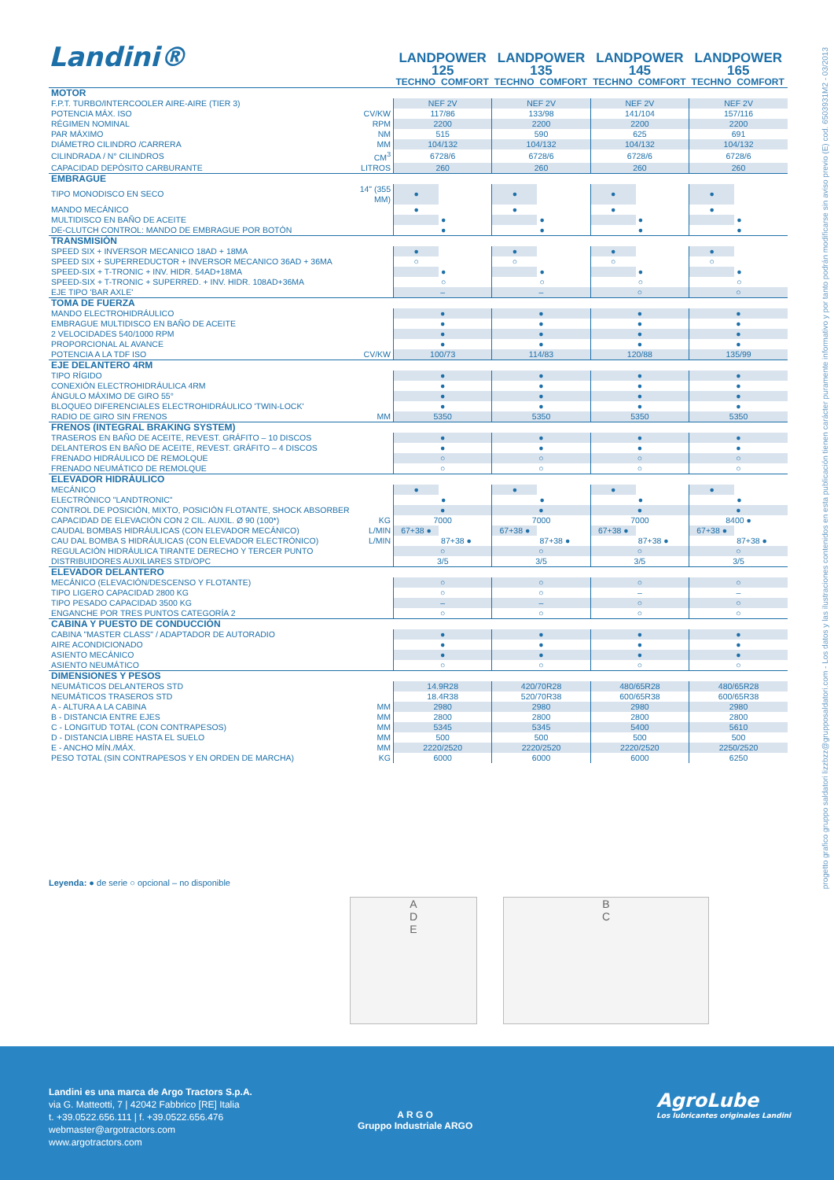Landini®
| | | LANDPOWER 125 | | LANDPOWER 135 | | LANDPOWER 145 | | LANDPOWER 165 | |
| --- | --- | --- | --- | --- | --- | --- | --- | --- | --- |
| | | TECHNO | COMFORT | TECHNO | COMFORT | TECHNO | COMFORT | TECHNO | COMFORT |
| MOTOR | | | | | | | | | |
| F.P.T. TURBO/INTERCOOLER AIRE-AIRE (TIER 3) | | NEF 2V | | NEF 2V | | NEF 2V | | NEF 2V | |
| POTENCIA MÁX. ISO | CV/KW | 117/86 | | 133/98 | | 141/104 | | 157/116 | |
| RÉGIMEN NOMINAL | RPM | 2200 | | 2200 | | 2200 | | 2200 | |
| PAR MÁXIMO | NM | 515 | | 590 | | 625 | | 691 | |
| DIÁMETRO CILINDRO /CARRERA | MM | 104/132 | | 104/132 | | 104/132 | | 104/132 | |
| CILINDRADA / N° CILINDROS | CM<sup>3</sup> | 6728/6 | | 6728/6 | | 6728/6 | | 6728/6 | |
| CAPACIDAD DEPÓSITO CARBURANTE | LITROS | 260 | | 260 | | 260 | | 260 | |
| EMBRAGUE | | | | | | | | | |
| TIPO MONODISCO EN SECO | 14" (355 MM) | ● | | ● | | ● | | ● | |
| MANDO MECÁNICO | | ● | | ● | | ● | | ● | |
| MULTIDISCO EN BAÑO DE ACEITE | | | ● | | ● | | ● | | ● |
| DE-CLUTCH CONTROL: MANDO DE EMBRAGUE POR BOTÓN | | | ● | | ● | | ● | | ● |
| TRANSMISIÓN | | | | | | | | | |
| SPEED SIX + INVERSOR MECANICO 18AD + 18MA | | ● | | ● | | ● | | ● | |
| SPEED SIX + SUPERREDUCTOR + INVERSOR MECANICO 36AD + 36MA | | ○ | | ○ | | ○ | | ○ | |
| SPEED-SIX + T-TRONIC + INV. HIDR. 54AD+18MA | | | ● | | ● | | ● | | ● |
| SPEED-SIX + T-TRONIC + SUPERRED. + INV. HIDR. 108AD+36MA | | | ○ | | ○ | | ○ | | ○ |
| EJE TIPO 'BAR AXLE' | | – | | – | | ○ | | ○ | |
| TOMA DE FUERZA | | | | | | | | | |
| MANDO ELECTROHIDRÁULICO | | ● | | ● | | ● | | ● | |
| EMBRAGUE MULTIDISCO EN BAÑO DE ACEITE | | ● | | ● | | ● | | ● | |
| 2 VELOCIDADES 540/1000 RPM | | ● | | ● | | ● | | ● | |
| PROPORCIONAL AL AVANCE | | ● | | ● | | ● | | ● | |
| POTENCIA A LA TDF ISO | CV/KW | 100/73 | | 114/83 | | 120/88 | | 135/99 | |
| EJE DELANTERO 4RM | | | | | | | | | |
| TIPO RÍGIDO | | ● | | ● | | ● | | ● | |
| CONEXIÓN ELECTROHIDRÁULICA 4RM | | ● | | ● | | ● | | ● | |
| ÁNGULO MÁXIMO DE GIRO 55° | | ● | | ● | | ● | | ● | |
| BLOQUEO DIFERENCIALES ELECTROHIDRÁULICO 'TWIN-LOCK' | | ● | | ● | | ● | | ● | |
| RADIO DE GIRO SIN FRENOS | MM | 5350 | | 5350 | | 5350 | | 5350 | |
| FRENOS (INTEGRAL BRAKING SYSTEM) | | | | | | | | | |
| TRASEROS EN BAÑO DE ACEITE, REVEST. GRÁFITO – 10 DISCOS | | ● | | ● | | ● | | ● | |
| DELANTEROS EN BAÑO DE ACEITE, REVEST. GRÁFITO – 4 DISCOS | | ● | | ● | | ● | | ● | |
| FRENADO HIDRÁULICO DE REMOLQUE | | ○ | | ○ | | ○ | | ○ | |
| FRENADO NEUMÁTICO DE REMOLQUE | | ○ | | ○ | | ○ | | ○ | |
| ELEVADOR HIDRÁULICO | | | | | | | | | |
| MECÁNICO | | ● | | ● | | ● | | ● | |
| ELECTRÓNICO "LANDTRONIC" | | | ● | | ● | | ● | | ● |
| CONTROL DE POSICIÓN, MIXTO, POSICIÓN FLOTANTE, SHOCK ABSORBER | | ● | | ● | | ● | | ● | |
| CAPACIDAD DE ELEVACIÓN CON 2 CIL. AUXIL. Ø 90 (100*) | KG | 7000 | | 7000 | | 7000 | | 8400 ● | |
| CAUDAL BOMBAS HIDRÁULICAS (CON ELEVADOR MECÁNICO) | L/MIN | 67+38 ● | | 67+38 ● | | 67+38 ● | | 67+38 ● | |
| CAU DAL BOMBA S HIDRÁULICAS (CON ELEVADOR ELECTRÓNICO) | L/MIN | | 87+38 ● | | 87+38 ● | | 87+38 ● | | 87+38 ● |
| REGULACIÓN HIDRÁULICA TIRANTE DERECHO Y TERCER PUNTO | | ○ | | ○ | | ○ | | ○ | |
| DISTRIBUIDORES AUXILIARES STD/OPC | | 3/5 | | 3/5 | | 3/5 | | 3/5 | |
| ELEVADOR DELANTERO | | | | | | | | | |
| MECÁNICO (ELEVACIÓN/DESCENSO Y FLOTANTE) | | ○ | | ○ | | ○ | | ○ | |
| TIPO LIGERO CAPACIDAD 2800 KG | | ○ | | ○ | | – | | – | |
| TIPO PESADO CAPACIDAD 3500 KG | | – | | – | | ○ | | ○ | |
| ENGANCHE POR TRES PUNTOS CATEGORÍA 2 | | ○ | | ○ | | ○ | | ○ | |
| CABINA Y PUESTO DE CONDUCCIÓN | | | | | | | | | |
| CABINA "MASTER CLASS" / ADAPTADOR DE AUTORADIO | | ● | | ● | | ● | | ● | |
| AIRE ACONDICIONADO | | ● | | ● | | ● | | ● | |
| ASIENTO MECÁNICO | | ● | | ● | | ● | | ● | |
| ASIENTO NEUMÁTICO | | ○ | | ○ | | ○ | | ○ | |
| DIMENSIONES Y PESOS | | | | | | | | | |
| NEUMÁTICOS DELANTEROS STD | | 14.9R28 | | 420/70R28 | | 480/65R28 | | 480/65R28 | |
| NEUMÁTICOS TRASEROS STD | | 18.4R38 | | 520/70R38 | | 600/65R38 | | 600/65R38 | |
| A - ALTURA A LA CABINA | MM | 2980 | | 2980 | | 2980 | | 2980 | |
| B - DISTANCIA ENTRE EJES | MM | 2800 | | 2800 | | 2800 | | 2800 | |
| C - LONGITUD TOTAL (CON CONTRAPESOS) | MM | 5345 | | 5345 | | 5400 | | 5610 | |
| D - DISTANCIA LIBRE HASTA EL SUELO | MM | 500 | | 500 | | 500 | | 500 | |
| E - ANCHO MÍN./MÁX. | MM | 2220/2520 | | 2220/2520 | | 2220/2520 | | 2250/2520 | |
| PESO TOTAL (SIN CONTRAPESOS Y EN ORDEN DE MARCHA) | KG | 6000 | | 6000 | | 6000 | | 6250 | |
progetto grafico gruppo saldatori lizzbzz@grupposaldatori.com - Los datos y las ilustraciones contenidos en esta publicación tienen carácter puramente informativo y por tanto podrán modificarse sin aviso previo (E) cod. 6503931M2 - 03/2013
Leyenda: ● de serie ○ opcional – no disponible
A
D
E
B
C
Landini es una marca de Argo Tractors S.p.A.
via G. Matteotti, 7 | 42042 Fabbrico [RE] Italia
t. +39.0522.656.111 | f. +39.0522.656.476
webmaster@argotractors.com
www.argotractors.com
A R G O
Gruppo Industriale ARGO
AgroLube
Los lubricantes originales Landini